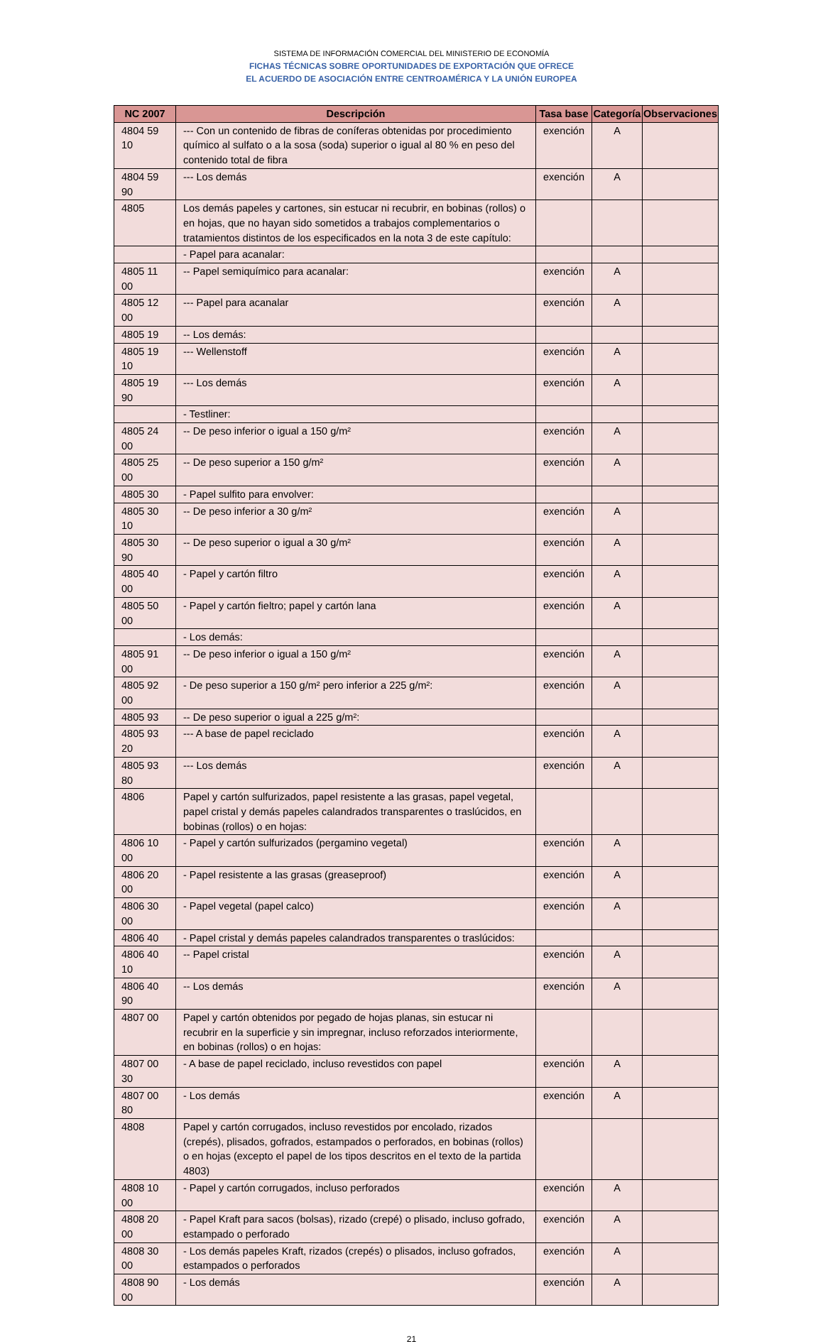SISTEMA DE INFORMACIÓN COMERCIAL DEL MINISTERIO DE ECONOMÍA
FICHAS TÉCNICAS SOBRE OPORTUNIDADES DE EXPORTACIÓN QUE OFRECE
EL ACUERDO DE ASOCIACIÓN ENTRE CENTROAMÉRICA Y LA UNIÓN EUROPEA
| NC 2007 | Descripción | Tasa base | Categoría | Observaciones |
| --- | --- | --- | --- | --- |
| 4804 59 10 | --- Con un contenido de fibras de coníferas obtenidas por procedimiento químico al sulfato o a la sosa (soda) superior o igual al 80 % en peso del contenido total de fibra | exención | A | |
| 4804 59 90 | --- Los demás | exención | A | |
| 4805 | Los demás papeles y cartones, sin estucar ni recubrir, en bobinas (rollos) o en hojas, que no hayan sido sometidos a trabajos complementarios o tratamientos distintos de los especificados en la nota 3 de este capítulo: | | | |
| | - Papel para acanalar: | | | |
| 4805 11 00 | -- Papel semiquímico para acanalar: | exención | A | |
| 4805 12 00 | --- Papel para acanalar | exención | A | |
| 4805 19 | -- Los demás: | | | |
| 4805 19 10 | --- Wellenstoff | exención | A | |
| 4805 19 90 | --- Los demás | exención | A | |
| | - Testliner: | | | |
| 4805 24 00 | -- De peso inferior o igual a 150 g/m² | exención | A | |
| 4805 25 00 | -- De peso superior a 150 g/m² | exención | A | |
| 4805 30 | - Papel sulfito para envolver: | | | |
| 4805 30 10 | -- De peso inferior a 30 g/m² | exención | A | |
| 4805 30 90 | -- De peso superior o igual a 30 g/m² | exención | A | |
| 4805 40 00 | - Papel y cartón filtro | exención | A | |
| 4805 50 00 | - Papel y cartón fieltro; papel y cartón lana | exención | A | |
| | - Los demás: | | | |
| 4805 91 00 | -- De peso inferior o igual a 150 g/m² | exención | A | |
| 4805 92 00 | - De peso superior a 150 g/m² pero inferior a 225 g/m²: | exención | A | |
| 4805 93 | -- De peso superior o igual a 225 g/m²: | | | |
| 4805 93 20 | --- A base de papel reciclado | exención | A | |
| 4805 93 80 | --- Los demás | exención | A | |
| 4806 | Papel y cartón sulfurizados, papel resistente a las grasas, papel vegetal, papel cristal y demás papeles calandrados transparentes o traslúcidos, en bobinas (rollos) o en hojas: | | | |
| 4806 10 00 | - Papel y cartón sulfurizados (pergamino vegetal) | exención | A | |
| 4806 20 00 | - Papel resistente a las grasas (greaseproof) | exención | A | |
| 4806 30 00 | - Papel vegetal (papel calco) | exención | A | |
| 4806 40 | - Papel cristal y demás papeles calandrados transparentes o traslúcidos: | | | |
| 4806 40 10 | -- Papel cristal | exención | A | |
| 4806 40 90 | -- Los demás | exención | A | |
| 4807 00 | Papel y cartón obtenidos por pegado de hojas planas, sin estucar ni recubrir en la superficie y sin impregnar, incluso reforzados interiormente, en bobinas (rollos) o en hojas: | | | |
| 4807 00 30 | - A base de papel reciclado, incluso revestidos con papel | exención | A | |
| 4807 00 80 | - Los demás | exención | A | |
| 4808 | Papel y cartón corrugados, incluso revestidos por encolado, rizados (crepés), plisados, gofrados, estampados o perforados, en bobinas (rollos) o en hojas (excepto el papel de los tipos descritos en el texto de la partida 4803) | | | |
| 4808 10 00 | - Papel y cartón corrugados, incluso perforados | exención | A | |
| 4808 20 00 | - Papel Kraft para sacos (bolsas), rizado (crepé) o plisado, incluso gofrado, estampado o perforado | exención | A | |
| 4808 30 00 | - Los demás papeles Kraft, rizados (crepés) o plisados, incluso gofrados, estampados o perforados | exención | A | |
| 4808 90 00 | - Los demás | exención | A | |
21